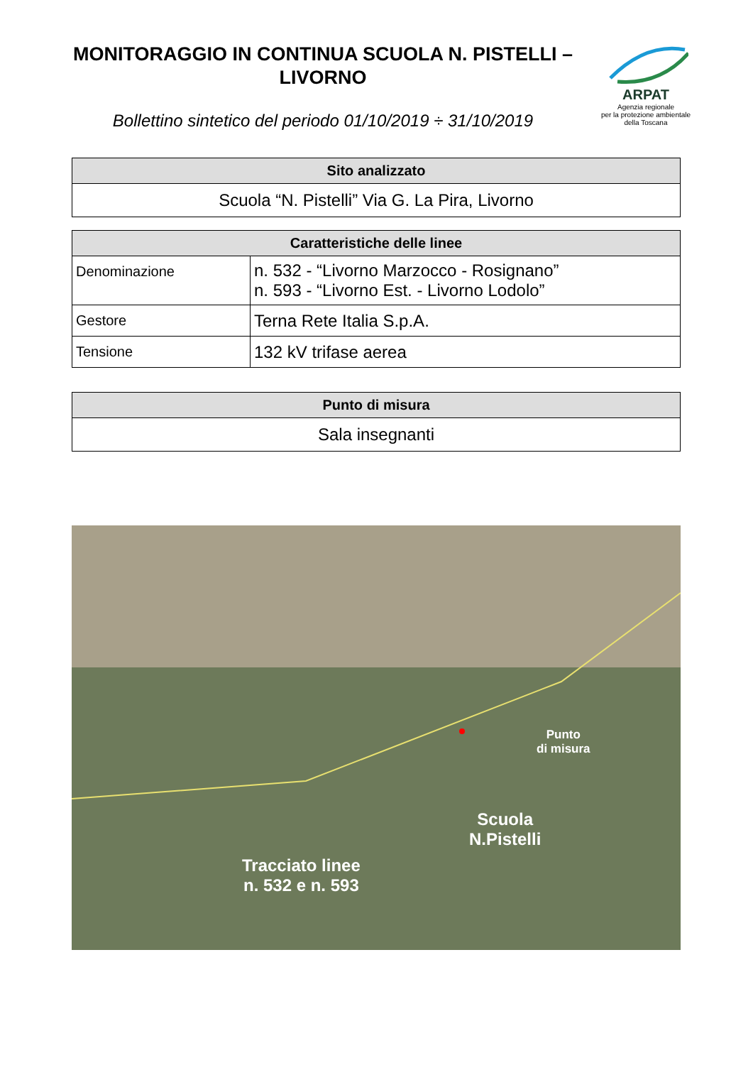MONITORAGGIO IN CONTINUA SCUOLA N. PISTELLI – LIVORNO
Bollettino sintetico del periodo 01/10/2019 ÷ 31/10/2019
ARPAT
Agenzia regionale
per la protezione ambientale
della Toscana
| Sito analizzato |
| --- |
| Scuola “N. Pistelli” Via G. La Pira, Livorno |
| Caratteristiche delle linee | |
| --- | --- |
| Denominazione | n. 532 - “Livorno Marzocco - Rosignano” n. 593 - “Livorno Est. - Livorno Lodolo” |
| Gestore | Terna Rete Italia S.p.A. |
| Tensione | 132 kV trifase aerea |
| Punto di misura |
| --- |
| Sala insegnanti |
Punto
di misura
Scuola
N.Pistelli
Tracciato linee
n. 532 e n. 593